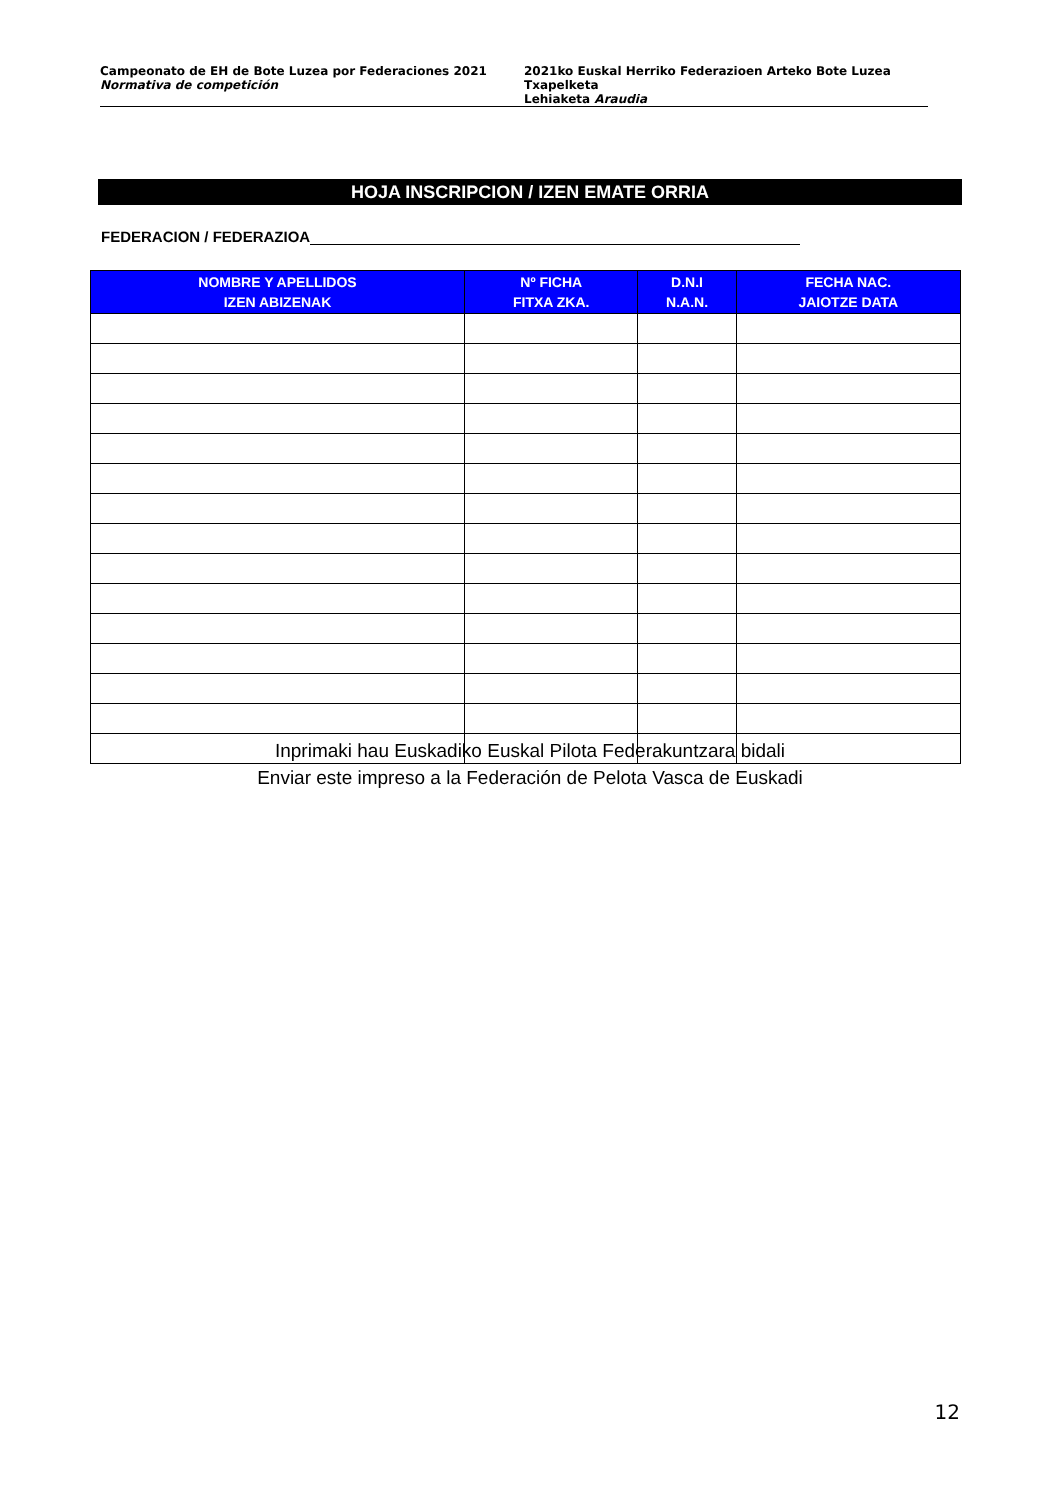Campeonato de EH de Bote Luzea por Federaciones 2021
Normativa de competición
2021ko Euskal Herriko Federazioen Arteko Bote Luzea Txapelketa
Lehiaketa Araudia
HOJA INSCRIPCION / IZEN EMATE ORRIA
FEDERACION / FEDERAZIOA
| NOMBRE Y APELLIDOS IZEN ABIZENAK | Nº FICHA FITXA ZKA. | D.N.I N.A.N. | FECHA NAC. JAIOTZE DATA |
| --- | --- | --- | --- |
Inprimaki hau Euskadiko Euskal Pilota Federakuntzara bidali
Enviar este impreso a la Federación de Pelota Vasca de Euskadi
12